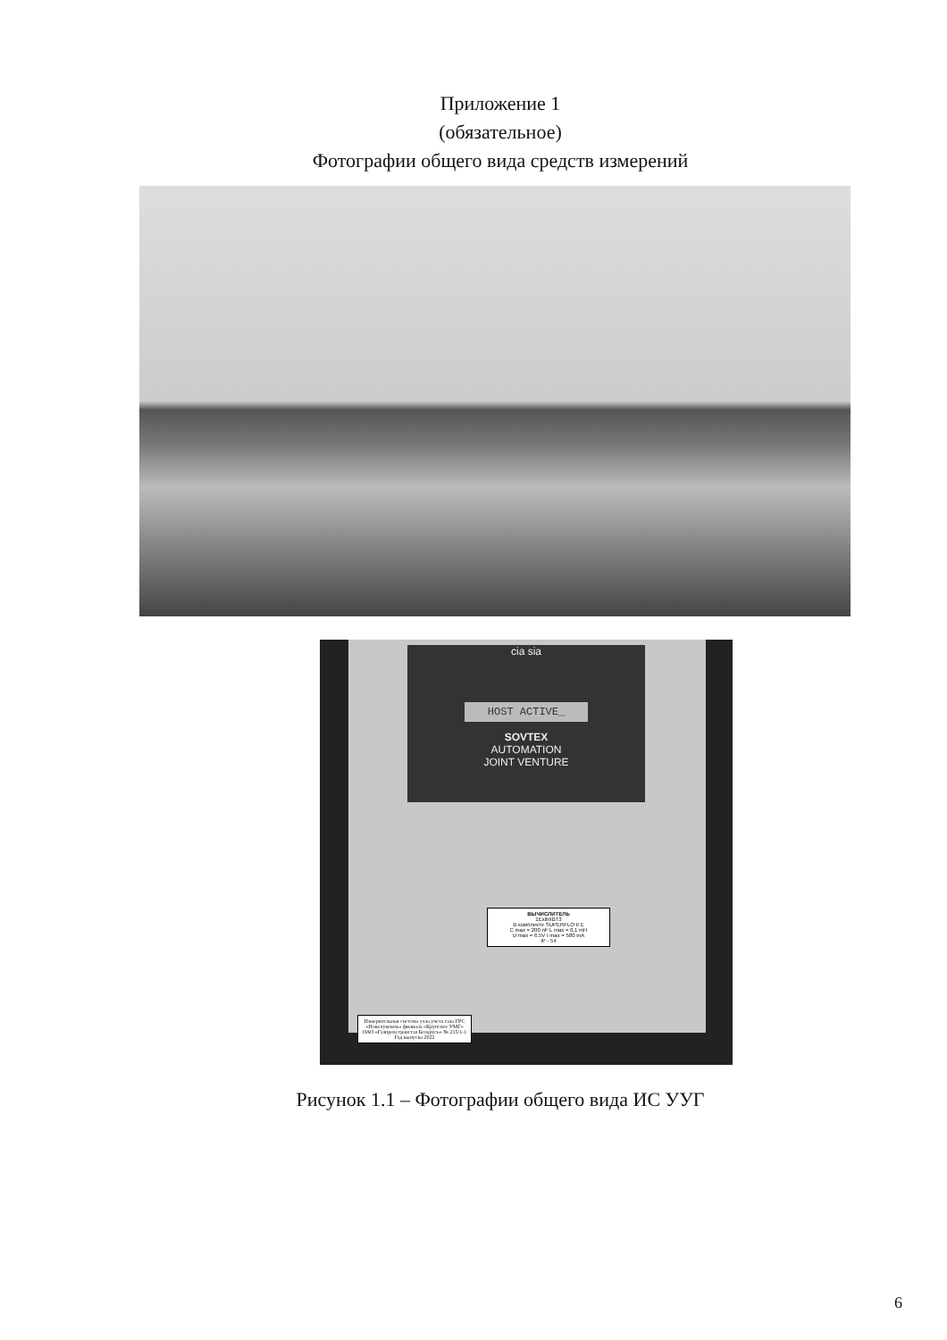Приложение 1
(обязательное)
Фотографии общего вида средств измерений
cia sia
HOST ACTIVE_
SOVTEX
AUTOMATION
JOINT VENTURE
ВЫЧИСЛИТЕЛЬ
1ExibIIBT3
В комплекте SUPERFLO II E
C max = 200 nF L max = 0.1 mH
U max = 6.5V I max = 580 mA
IP - 54
Измерительная система узла учета газа ГРС «Новолукомль» филиала «Крупское УМГ» ОАО «Газпром трансгаз Беларусь» № 215/1-1
Год выпуска 2022
Рисунок 1.1 – Фотографии общего вида ИС УУГ
6